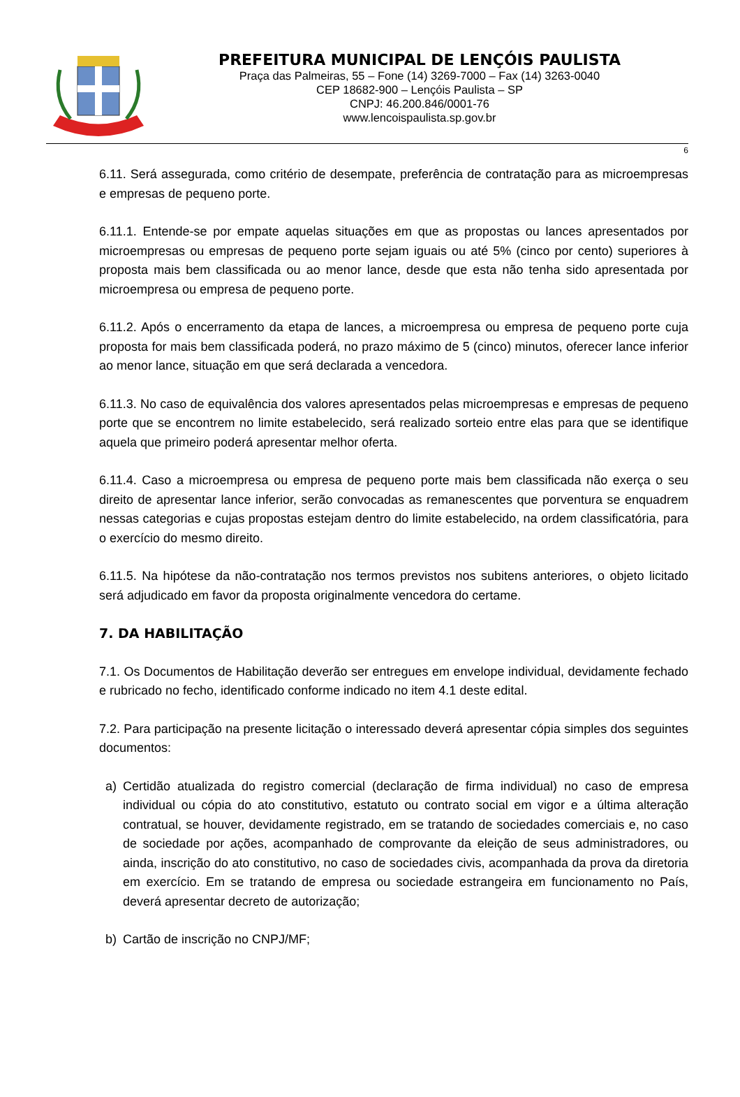PREFEITURA MUNICIPAL DE LENÇÓIS PAULISTA
Praça das Palmeiras, 55 – Fone (14) 3269-7000 – Fax (14) 3263-0040
CEP 18682-900 – Lençóis Paulista – SP
CNPJ: 46.200.846/0001-76
www.lencoispaulista.sp.gov.br
6
6.11. Será assegurada, como critério de desempate, preferência de contratação para as microempresas e empresas de pequeno porte.
6.11.1. Entende-se por empate aquelas situações em que as propostas ou lances apresentados por microempresas ou empresas de pequeno porte sejam iguais ou até 5% (cinco por cento) superiores à proposta mais bem classificada ou ao menor lance, desde que esta não tenha sido apresentada por microempresa ou empresa de pequeno porte.
6.11.2. Após o encerramento da etapa de lances, a microempresa ou empresa de pequeno porte cuja proposta for mais bem classificada poderá, no prazo máximo de 5 (cinco) minutos, oferecer lance inferior ao menor lance, situação em que será declarada a vencedora.
6.11.3. No caso de equivalência dos valores apresentados pelas microempresas e empresas de pequeno porte que se encontrem no limite estabelecido, será realizado sorteio entre elas para que se identifique aquela que primeiro poderá apresentar melhor oferta.
6.11.4. Caso a microempresa ou empresa de pequeno porte mais bem classificada não exerça o seu direito de apresentar lance inferior, serão convocadas as remanescentes que porventura se enquadrem nessas categorias e cujas propostas estejam dentro do limite estabelecido, na ordem classificatória, para o exercício do mesmo direito.
6.11.5. Na hipótese da não-contratação nos termos previstos nos subitens anteriores, o objeto licitado será adjudicado em favor da proposta originalmente vencedora do certame.
7. DA HABILITAÇÃO
7.1. Os Documentos de Habilitação deverão ser entregues em envelope individual, devidamente fechado e rubricado no fecho, identificado conforme indicado no item 4.1 deste edital.
7.2. Para participação na presente licitação o interessado deverá apresentar cópia simples dos seguintes documentos:
a) Certidão atualizada do registro comercial (declaração de firma individual) no caso de empresa individual ou cópia do ato constitutivo, estatuto ou contrato social em vigor e a última alteração contratual, se houver, devidamente registrado, em se tratando de sociedades comerciais e, no caso de sociedade por ações, acompanhado de comprovante da eleição de seus administradores, ou ainda, inscrição do ato constitutivo, no caso de sociedades civis, acompanhada da prova da diretoria em exercício. Em se tratando de empresa ou sociedade estrangeira em funcionamento no País, deverá apresentar decreto de autorização;
b) Cartão de inscrição no CNPJ/MF;